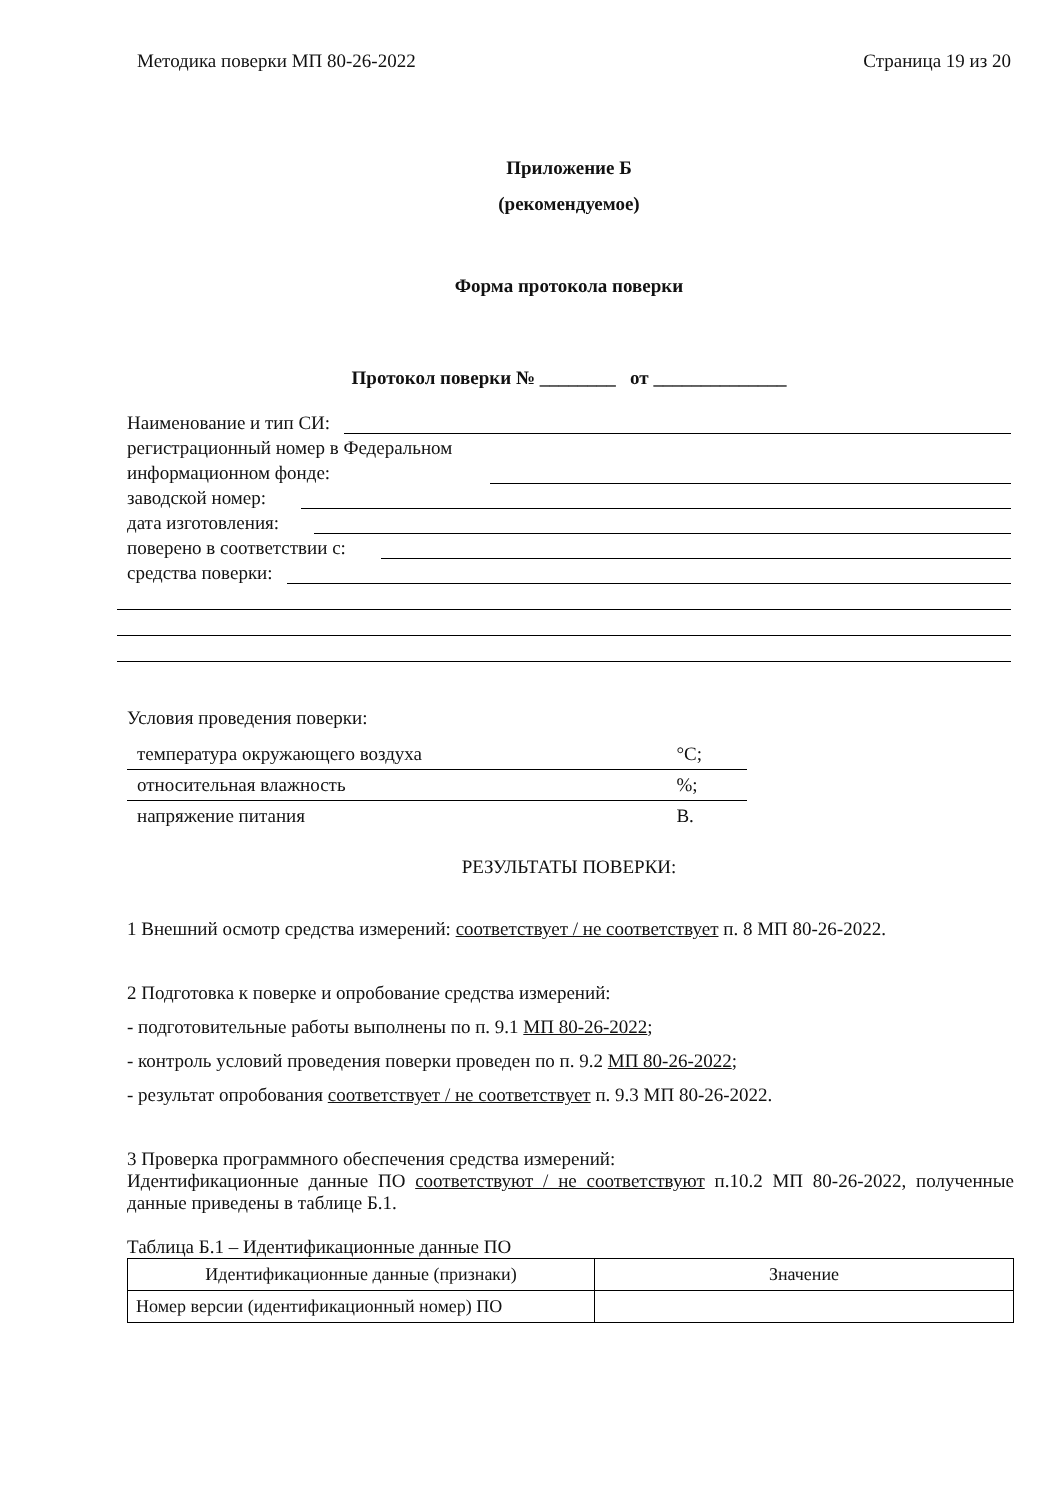Методика поверки МП 80-26-2022 Страница 19 из 20
Приложение Б
(рекомендуемое)
Форма протокола поверки
Протокол поверки № ________ от ______________
Наименование и тип СИ:
регистрационный номер в Федеральном
информационном фонде:
заводской номер:
дата изготовления:
поверено в соответствии с:
средства поверки:
Условия проведения поверки:
| температура окружающего воздуха | °C; |
| относительная влажность | %; |
| напряжение питания | В. |
РЕЗУЛЬТАТЫ ПОВЕРКИ:
1 Внешний осмотр средства измерений: соответствует / не соответствует п. 8 МП 80-26-2022.
2 Подготовка к поверке и опробование средства измерений:
- подготовительные работы выполнены по п. 9.1 МП 80-26-2022;
- контроль условий проведения поверки проведен по п. 9.2 МП 80-26-2022;
- результат опробования соответствует / не соответствует п. 9.3 МП 80-26-2022.
3 Проверка программного обеспечения средства измерений:
Идентификационные данные ПО соответствуют / не соответствуют п.10.2 МП 80-26-2022, полученные данные приведены в таблице Б.1.
Таблица Б.1 – Идентификационные данные ПО
| Идентификационные данные (признаки) | Значение |
| --- | --- |
| Номер версии (идентификационный номер) ПО | |